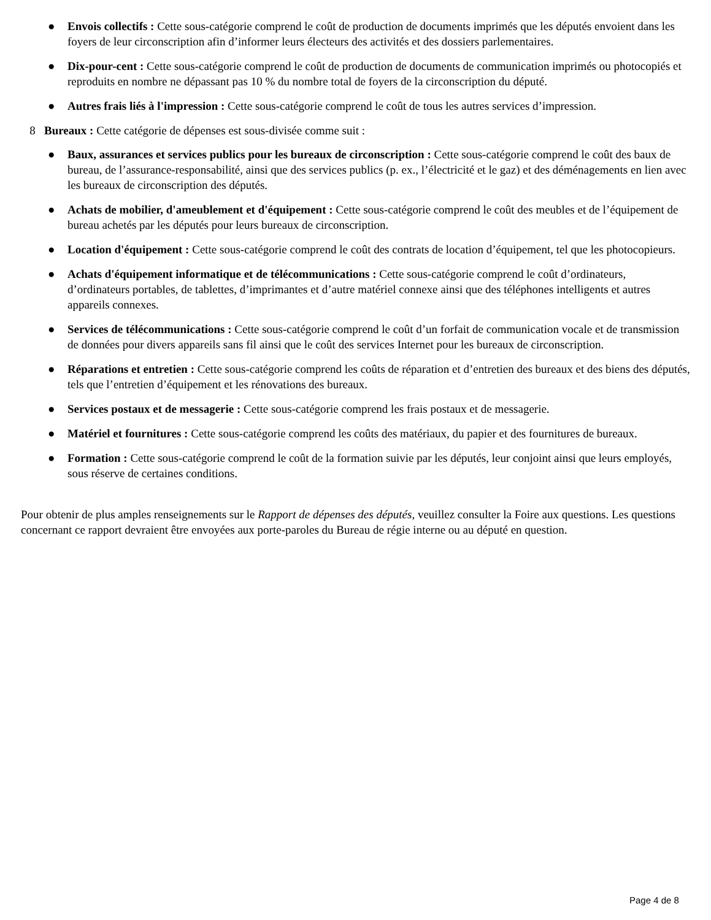● Envois collectifs : Cette sous-catégorie comprend le coût de production de documents imprimés que les députés envoient dans les foyers de leur circonscription afin d’informer leurs électeurs des activités et des dossiers parlementaires.
● Dix-pour-cent : Cette sous-catégorie comprend le coût de production de documents de communication imprimés ou photocopiés et reproduits en nombre ne dépassant pas 10 % du nombre total de foyers de la circonscription du député.
● Autres frais liés à l'impression : Cette sous-catégorie comprend le coût de tous les autres services d’impression.
8 Bureaux : Cette catégorie de dépenses est sous-divisée comme suit :
● Baux, assurances et services publics pour les bureaux de circonscription : Cette sous-catégorie comprend le coût des baux de bureau, de l’assurance-responsabilité, ainsi que des services publics (p. ex., l’électricité et le gaz) et des déménagements en lien avec les bureaux de circonscription des députés.
● Achats de mobilier, d'ameublement et d'équipement : Cette sous-catégorie comprend le coût des meubles et de l’équipement de bureau achetés par les députés pour leurs bureaux de circonscription.
● Location d'équipement : Cette sous-catégorie comprend le coût des contrats de location d’équipement, tel que les photocopieurs.
● Achats d'équipement informatique et de télécommunications : Cette sous-catégorie comprend le coût d’ordinateurs, d’ordinateurs portables, de tablettes, d’imprimantes et d’autre matériel connexe ainsi que des téléphones intelligents et autres appareils connexes.
● Services de télécommunications : Cette sous-catégorie comprend le coût d’un forfait de communication vocale et de transmission de données pour divers appareils sans fil ainsi que le coût des services Internet pour les bureaux de circonscription.
● Réparations et entretien : Cette sous-catégorie comprend les coûts de réparation et d’entretien des bureaux et des biens des députés, tels que l’entretien d’équipement et les rénovations des bureaux.
● Services postaux et de messagerie : Cette sous-catégorie comprend les frais postaux et de messagerie.
● Matériel et fournitures : Cette sous-catégorie comprend les coûts des matériaux, du papier et des fournitures de bureaux.
● Formation : Cette sous-catégorie comprend le coût de la formation suivie par les députés, leur conjoint ainsi que leurs employés, sous réserve de certaines conditions.
Pour obtenir de plus amples renseignements sur le Rapport de dépenses des députés, veuillez consulter la Foire aux questions. Les questions concernant ce rapport devraient être envoyées aux porte-paroles du Bureau de régie interne ou au député en question.
Page 4 de 8